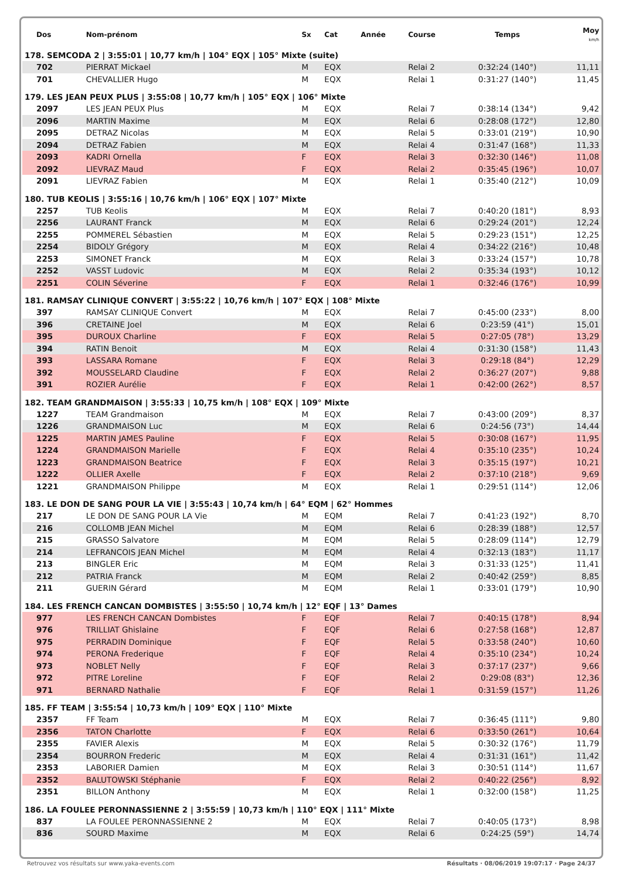| Dos | Nom-prénom | Sx | Cat | Année | Course | Temps | Moy km/h |
| --- | --- | --- | --- | --- | --- | --- | --- |
| 178. SEMCODA 2 / 3:55:01 / 10,77 km/h / 104° EQX / 105° Mixte (suite) | | | | | | | |
| 702 | PIERRAT Mickael | M | EQX | | Relai 2 | 0:32:24 (140°) | 11,11 |
| 701 | CHEVALLIER Hugo | M | EQX | | Relai 1 | 0:31:27 (140°) | 11,45 |
| 179. LES JEAN PEUX PLUS / 3:55:08 / 10,77 km/h / 105° EQX / 106° Mixte | | | | | | | |
| 2097 | LES JEAN PEUX Plus | M | EQX | | Relai 7 | 0:38:14 (134°) | 9,42 |
| 2096 | MARTIN Maxime | M | EQX | | Relai 6 | 0:28:08 (172°) | 12,80 |
| 2095 | DETRAZ Nicolas | M | EQX | | Relai 5 | 0:33:01 (219°) | 10,90 |
| 2094 | DETRAZ Fabien | M | EQX | | Relai 4 | 0:31:47 (168°) | 11,33 |
| 2093 | KADRI Ornella | F | EQX | | Relai 3 | 0:32:30 (146°) | 11,08 |
| 2092 | LIEVRAZ Maud | F | EQX | | Relai 2 | 0:35:45 (196°) | 10,07 |
| 2091 | LIEVRAZ Fabien | M | EQX | | Relai 1 | 0:35:40 (212°) | 10,09 |
| 180. TUB KEOLIS / 3:55:16 / 10,76 km/h / 106° EQX / 107° Mixte | | | | | | | |
| 2257 | TUB Keolis | M | EQX | | Relai 7 | 0:40:20 (181°) | 8,93 |
| 2256 | LAURANT Franck | M | EQX | | Relai 6 | 0:29:24 (201°) | 12,24 |
| 2255 | POMMEREL Sébastien | M | EQX | | Relai 5 | 0:29:23 (151°) | 12,25 |
| 2254 | BIDOLY Grégory | M | EQX | | Relai 4 | 0:34:22 (216°) | 10,48 |
| 2253 | SIMONET Franck | M | EQX | | Relai 3 | 0:33:24 (157°) | 10,78 |
| 2252 | VASST Ludovic | M | EQX | | Relai 2 | 0:35:34 (193°) | 10,12 |
| 2251 | COLIN Séverine | F | EQX | | Relai 1 | 0:32:46 (176°) | 10,99 |
| 181. RAMSAY CLINIQUE CONVERT / 3:55:22 / 10,76 km/h / 107° EQX / 108° Mixte | | | | | | | |
| 397 | RAMSAY CLINIQUE Convert | M | EQX | | Relai 7 | 0:45:00 (233°) | 8,00 |
| 396 | CRETAINE Joel | M | EQX | | Relai 6 | 0:23:59 (41°) | 15,01 |
| 395 | DUROUX Charline | F | EQX | | Relai 5 | 0:27:05 (78°) | 13,29 |
| 394 | RATIN Benoit | M | EQX | | Relai 4 | 0:31:30 (158°) | 11,43 |
| 393 | LASSARA Romane | F | EQX | | Relai 3 | 0:29:18 (84°) | 12,29 |
| 392 | MOUSSELARD Claudine | F | EQX | | Relai 2 | 0:36:27 (207°) | 9,88 |
| 391 | ROZIER Aurélie | F | EQX | | Relai 1 | 0:42:00 (262°) | 8,57 |
| 182. TEAM GRANDMAISON / 3:55:33 / 10,75 km/h / 108° EQX / 109° Mixte | | | | | | | |
| 1227 | TEAM Grandmaison | M | EQX | | Relai 7 | 0:43:00 (209°) | 8,37 |
| 1226 | GRANDMAISON Luc | M | EQX | | Relai 6 | 0:24:56 (73°) | 14,44 |
| 1225 | MARTIN JAMES Pauline | F | EQX | | Relai 5 | 0:30:08 (167°) | 11,95 |
| 1224 | GRANDMAISON Marielle | F | EQX | | Relai 4 | 0:35:10 (235°) | 10,24 |
| 1223 | GRANDMAISON Beatrice | F | EQX | | Relai 3 | 0:35:15 (197°) | 10,21 |
| 1222 | OLLIER Axelle | F | EQX | | Relai 2 | 0:37:10 (218°) | 9,69 |
| 1221 | GRANDMAISON Philippe | M | EQX | | Relai 1 | 0:29:51 (114°) | 12,06 |
| 183. LE DON DE SANG POUR LA VIE / 3:55:43 / 10,74 km/h / 64° EQM / 62° Hommes | | | | | | | |
| 217 | LE DON DE SANG POUR LA Vie | M | EQM | | Relai 7 | 0:41:23 (192°) | 8,70 |
| 216 | COLLOMB JEAN Michel | M | EQM | | Relai 6 | 0:28:39 (188°) | 12,57 |
| 215 | GRASSO Salvatore | M | EQM | | Relai 5 | 0:28:09 (114°) | 12,79 |
| 214 | LEFRANCOIS JEAN Michel | M | EQM | | Relai 4 | 0:32:13 (183°) | 11,17 |
| 213 | BINGLER Eric | M | EQM | | Relai 3 | 0:31:33 (125°) | 11,41 |
| 212 | PATRIA Franck | M | EQM | | Relai 2 | 0:40:42 (259°) | 8,85 |
| 211 | GUERIN Gérard | M | EQM | | Relai 1 | 0:33:01 (179°) | 10,90 |
| 184. LES FRENCH CANCAN DOMBISTES / 3:55:50 / 10,74 km/h / 12° EQF / 13° Dames | | | | | | | |
| 977 | LES FRENCH CANCAN Dombistes | F | EQF | | Relai 7 | 0:40:15 (178°) | 8,94 |
| 976 | TRILLIAT Ghislaine | F | EQF | | Relai 6 | 0:27:58 (168°) | 12,87 |
| 975 | PERRADIN Dominique | F | EQF | | Relai 5 | 0:33:58 (240°) | 10,60 |
| 974 | PERONA Frederique | F | EQF | | Relai 4 | 0:35:10 (234°) | 10,24 |
| 973 | NOBLET Nelly | F | EQF | | Relai 3 | 0:37:17 (237°) | 9,66 |
| 972 | PITRE Loreline | F | EQF | | Relai 2 | 0:29:08 (83°) | 12,36 |
| 971 | BERNARD Nathalie | F | EQF | | Relai 1 | 0:31:59 (157°) | 11,26 |
| 185. FF TEAM / 3:55:54 / 10,73 km/h / 109° EQX / 110° Mixte | | | | | | | |
| 2357 | FF Team | M | EQX | | Relai 7 | 0:36:45 (111°) | 9,80 |
| 2356 | TATON Charlotte | F | EQX | | Relai 6 | 0:33:50 (261°) | 10,64 |
| 2355 | FAVIER Alexis | M | EQX | | Relai 5 | 0:30:32 (176°) | 11,79 |
| 2354 | BOURRON Frederic | M | EQX | | Relai 4 | 0:31:31 (161°) | 11,42 |
| 2353 | LABORIER Damien | M | EQX | | Relai 3 | 0:30:51 (114°) | 11,67 |
| 2352 | BALUTOWSKI Stéphanie | F | EQX | | Relai 2 | 0:40:22 (256°) | 8,92 |
| 2351 | BILLON Anthony | M | EQX | | Relai 1 | 0:32:00 (158°) | 11,25 |
| 186. LA FOULEE PERONNASSIENNE 2 / 3:55:59 / 10,73 km/h / 110° EQX / 111° Mixte | | | | | | | |
| 837 | LA FOULEE PERONNASSIENNE 2 | M | EQX | | Relai 7 | 0:40:05 (173°) | 8,98 |
| 836 | SOURD Maxime | M | EQX | | Relai 6 | 0:24:25 (59°) | 14,74 |
Retrouvez vos résultats sur www.yaka-events.com Résultats · 08/06/2019 19:07:17 · Page 24/37